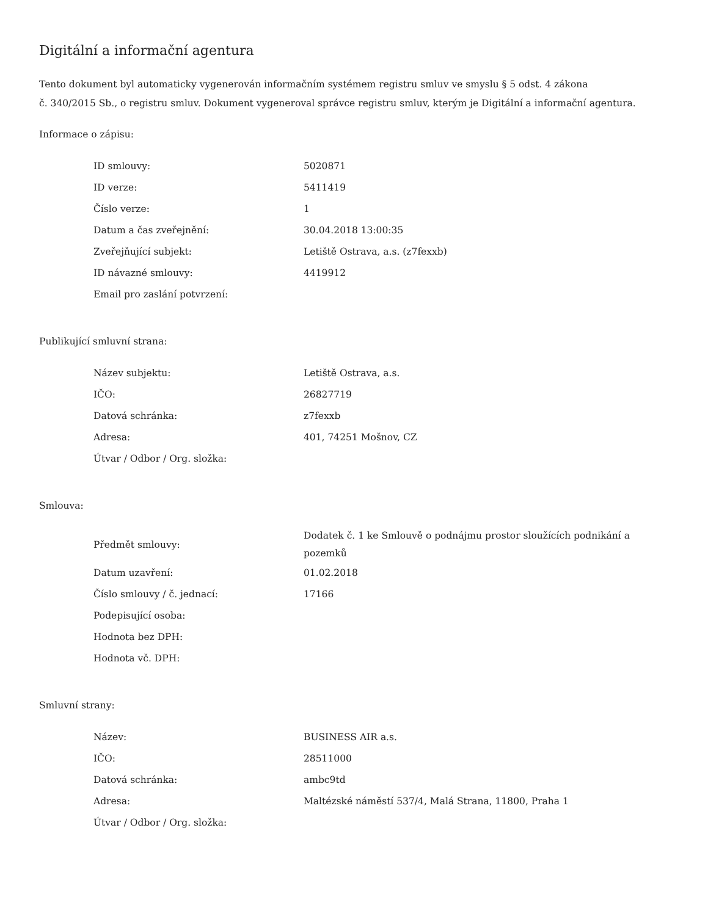Digitální a informační agentura
Tento dokument byl automaticky vygenerován informačním systémem registru smluv ve smyslu § 5 odst. 4 zákona
č. 340/2015 Sb., o registru smluv. Dokument vygeneroval správce registru smluv, kterým je Digitální a informační agentura.
Informace o zápisu:
| ID smlouvy: | 5020871 |
| ID verze: | 5411419 |
| Číslo verze: | 1 |
| Datum a čas zveřejnění: | 30.04.2018 13:00:35 |
| Zveřejňující subjekt: | Letiště Ostrava, a.s. (z7fexxb) |
| ID návazné smlouvy: | 4419912 |
| Email pro zaslání potvrzení: | |
Publikující smluvní strana:
| Název subjektu: | Letiště Ostrava, a.s. |
| IČO: | 26827719 |
| Datová schránka: | z7fexxb |
| Adresa: | 401, 74251 Mošnov, CZ |
| Útvar / Odbor / Org. složka: | |
Smlouva:
| Předmět smlouvy: | Dodatek č. 1 ke Smlouvě o podnájmu prostor sloužících podnikání a pozemků |
| Datum uzavření: | 01.02.2018 |
| Číslo smlouvy / č. jednací: | 17166 |
| Podepisující osoba: | |
| Hodnota bez DPH: | |
| Hodnota vč. DPH: | |
Smluvní strany:
| Název: | BUSINESS AIR a.s. |
| IČO: | 28511000 |
| Datová schránka: | ambc9td |
| Adresa: | Maltézské náměstí 537/4, Malá Strana, 11800, Praha 1 |
| Útvar / Odbor / Org. složka: | |